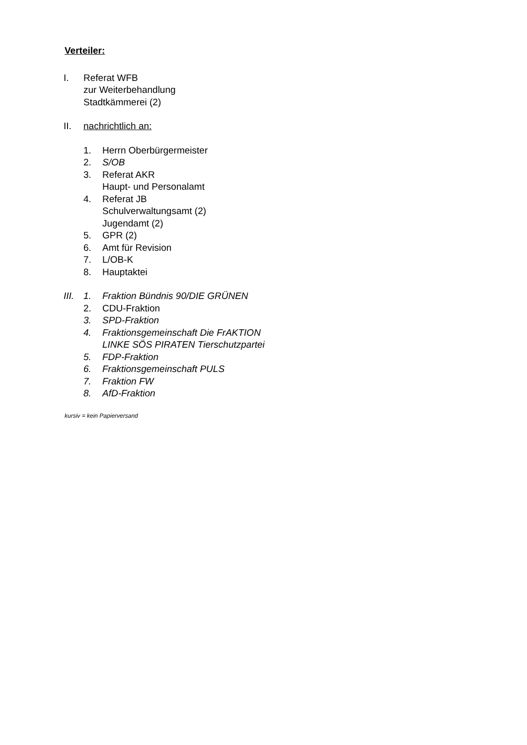Verteiler:
I. Referat WFB
zur Weiterbehandlung
Stadtkämmerei (2)
II. nachrichtlich an:
1. Herrn Oberbürgermeister
2. S/OB
3. Referat AKR
Haupt- und Personalamt
4. Referat JB
Schulverwaltungsamt (2)
Jugendamt (2)
5. GPR (2)
6. Amt für Revision
7. L/OB-K
8. Hauptaktei
III.
1. Fraktion Bündnis 90/DIE GRÜNEN
2. CDU-Fraktion
3. SPD-Fraktion
4. Fraktionsgemeinschaft Die FrAKTION
LINKE SÖS PIRATEN Tierschutzpartei
5. FDP-Fraktion
6. Fraktionsgemeinschaft PULS
7. Fraktion FW
8. AfD-Fraktion
kursiv = kein Papierversand